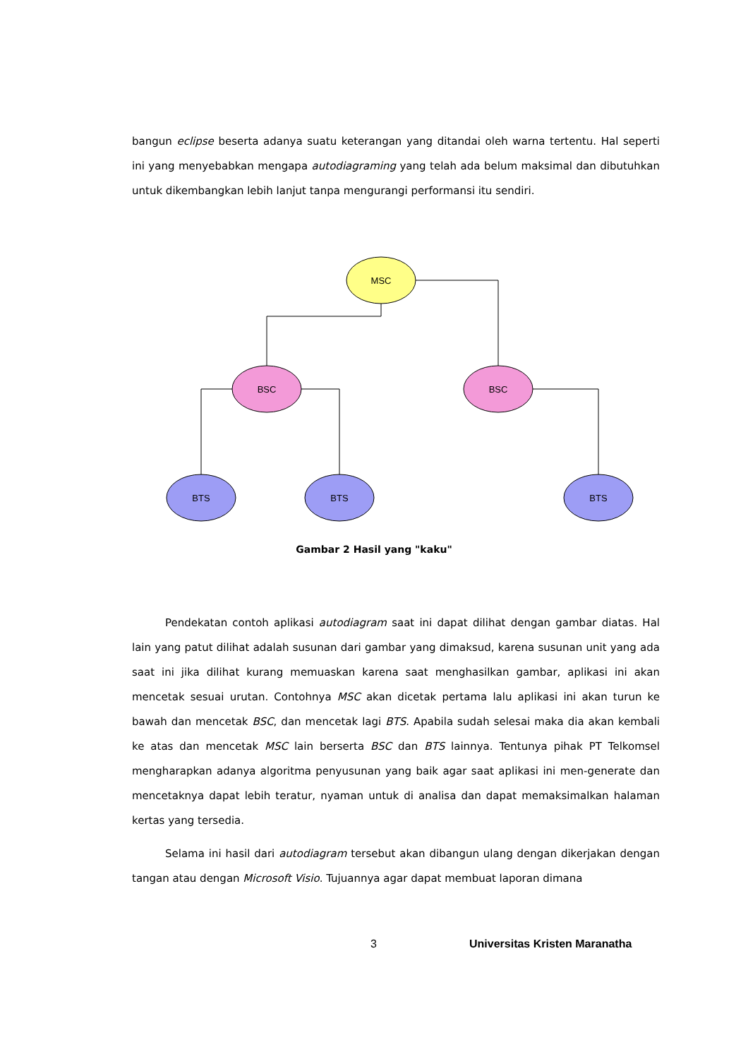bangun eclipse beserta adanya suatu keterangan yang ditandai oleh warna tertentu. Hal seperti ini yang menyebabkan mengapa autodiagraming yang telah ada belum maksimal dan dibutuhkan untuk dikembangkan lebih lanjut tanpa mengurangi performansi itu sendiri.
MSC
BSC
BSC
BTS
BTS
BTS
Gambar 2 Hasil yang "kaku"
Pendekatan contoh aplikasi autodiagram saat ini dapat dilihat dengan gambar diatas. Hal lain yang patut dilihat adalah susunan dari gambar yang dimaksud, karena susunan unit yang ada saat ini jika dilihat kurang memuaskan karena saat menghasilkan gambar, aplikasi ini akan mencetak sesuai urutan. Contohnya MSC akan dicetak pertama lalu aplikasi ini akan turun ke bawah dan mencetak BSC, dan mencetak lagi BTS. Apabila sudah selesai maka dia akan kembali ke atas dan mencetak MSC lain berserta BSC dan BTS lainnya. Tentunya pihak PT Telkomsel mengharapkan adanya algoritma penyusunan yang baik agar saat aplikasi ini men-generate dan mencetaknya dapat lebih teratur, nyaman untuk di analisa dan dapat memaksimalkan halaman kertas yang tersedia.
Selama ini hasil dari autodiagram tersebut akan dibangun ulang dengan dikerjakan dengan tangan atau dengan Microsoft Visio. Tujuannya agar dapat membuat laporan dimana
3 Universitas Kristen Maranatha